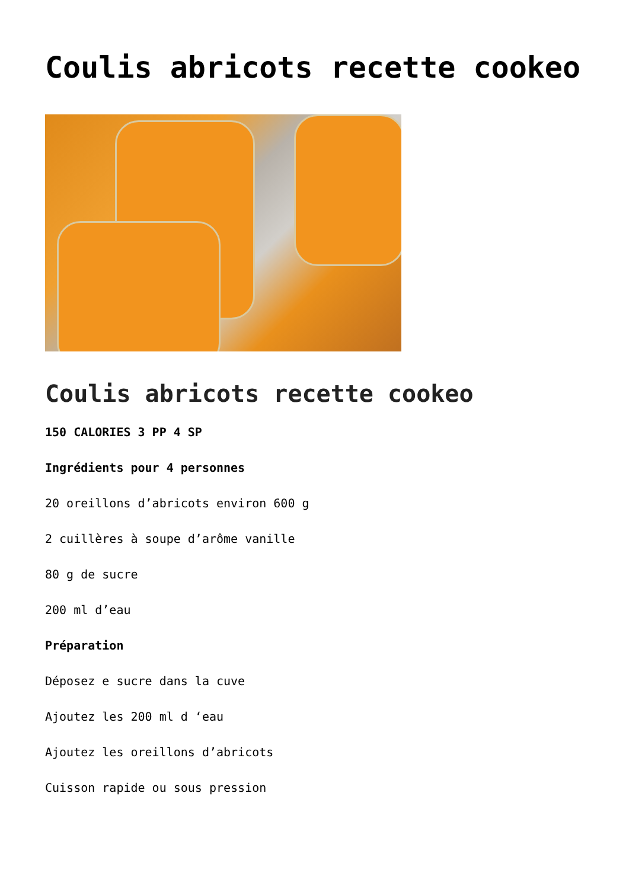Coulis abricots recette cookeo
Coulis abricots recette cookeo
150 CALORIES 3 PP 4 SP
Ingrédients pour 4 personnes
20 oreillons d’abricots environ 600 g
2 cuillères à soupe d’arôme vanille
80 g de sucre
200 ml d’eau
Préparation
Déposez e sucre dans la cuve
Ajoutez les 200 ml d ‘eau
Ajoutez les oreillons d’abricots
Cuisson rapide ou sous pression